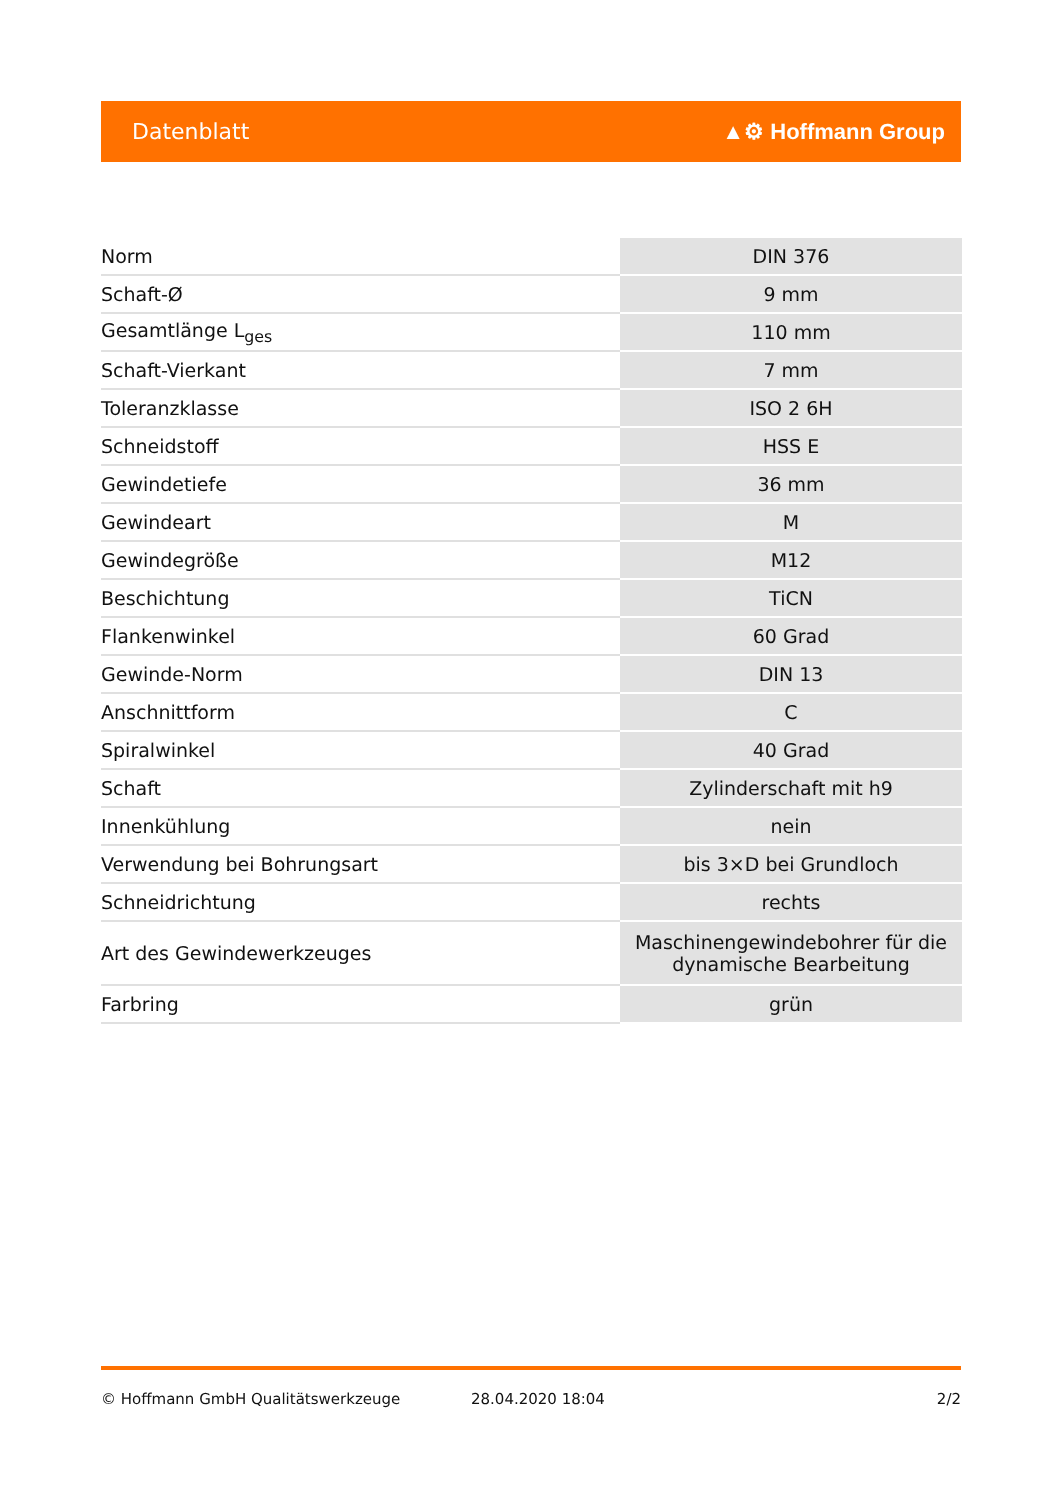Datenblatt ▲⚙ Hoffmann Group
| Norm | DIN 376 |
| Schaft-Ø | 9 mm |
| Gesamtlänge L<sub>ges</sub> | 110 mm |
| Schaft-Vierkant | 7 mm |
| Toleranzklasse | ISO 2 6H |
| Schneidstoff | HSS E |
| Gewindetiefe | 36 mm |
| Gewindeart | M |
| Gewindegröße | M12 |
| Beschichtung | TiCN |
| Flankenwinkel | 60 Grad |
| Gewinde-Norm | DIN 13 |
| Anschnittform | C |
| Spiralwinkel | 40 Grad |
| Schaft | Zylinderschaft mit h9 |
| Innenkühlung | nein |
| Verwendung bei Bohrungsart | bis 3×D bei Grundloch |
| Schneidrichtung | rechts |
| Art des Gewindewerkzeuges | Maschinengewindebohrer für die dynamische Bearbeitung |
| Farbring | grün |
© Hoffmann GmbH Qualitätswerkzeuge 28.04.2020 18:04 2/2